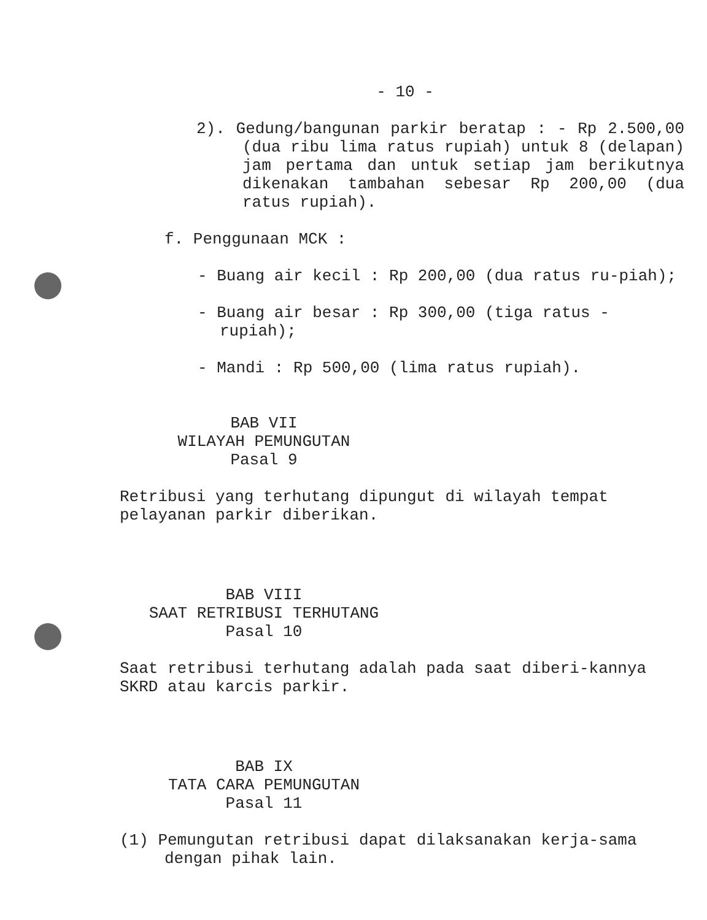- 10 -
2). Gedung/bangunan parkir beratap : - Rp 2.500,00 (dua ribu lima ratus rupiah) untuk 8 (delapan) jam pertama dan untuk setiap jam berikutnya dikenakan tambahan sebesar Rp 200,00 (dua ratus rupiah).
f. Penggunaan MCK :
- Buang air kecil : Rp 200,00 (dua ratus ru-piah);
- Buang air besar : Rp 300,00 (tiga ratus - rupiah);
- Mandi : Rp 500,00 (lima ratus rupiah).
BAB VII
WILAYAH PEMUNGUTAN
Pasal 9
Retribusi yang terhutang dipungut di wilayah tempat pelayanan parkir diberikan.
BAB VIII
SAAT RETRIBUSI TERHUTANG
Pasal 10
Saat retribusi terhutang adalah pada saat diberi-kannya SKRD atau karcis parkir.
BAB IX
TATA CARA PEMUNGUTAN
Pasal 11
(1) Pemungutan retribusi dapat dilaksanakan kerja-sama dengan pihak lain.